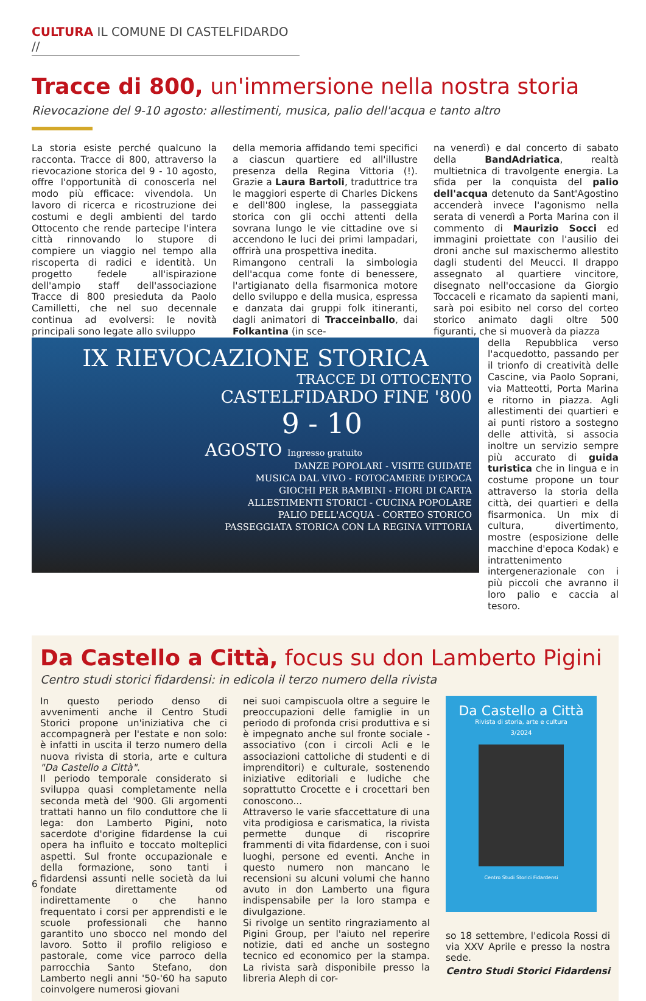CULTURA IL COMUNE DI CASTELFIDARDO //
Tracce di 800, un'immersione nella nostra storia
Rievocazione del 9-10 agosto: allestimenti, musica, palio dell'acqua e tanto altro
La storia esiste perché qualcuno la racconta. Tracce di 800, attraverso la rievocazione storica del 9 - 10 agosto, offre l'opportunità di conoscerla nel modo più efficace: vivendola. Un lavoro di ricerca e ricostruzione dei costumi e degli ambienti del tardo Ottocento che rende partecipe l'intera città rinnovando lo stupore di compiere un viaggio nel tempo alla riscoperta di radici e identità. Un progetto fedele all'ispirazione dell'ampio staff dell'associazione Tracce di 800 presieduta da Paolo Camilletti, che nel suo decennale continua ad evolversi: le novità principali sono legate allo sviluppo
della memoria affidando temi specifici a ciascun quartiere ed all'illustre presenza della Regina Vittoria (!). Grazie a Laura Bartoli, traduttrice tra le maggiori esperte di Charles Dickens e dell'800 inglese, la passeggiata storica con gli occhi attenti della sovrana lungo le vie cittadine ove si accendono le luci dei primi lampadari, offrirà una prospettiva inedita.
Rimangono centrali la simbologia dell'acqua come fonte di benessere, l'artigianato della fisarmonica motore dello sviluppo e della musica, espressa e danzata dai gruppi folk itineranti, dagli animatori di Tracceinballo, dai Folkantina (in sce-
na venerdì) e dal concerto di sabato della BandAdriatica, realtà multietnica di travolgente energia. La sfida per la conquista del palio dell'acqua detenuto da Sant'Agostino accenderà invece l'agonismo nella serata di venerdì a Porta Marina con il commento di Maurizio Socci ed immagini proiettate con l'ausilio dei droni anche sul maxischermo allestito dagli studenti del Meucci. Il drappo assegnato al quartiere vincitore, disegnato nell'occasione da Giorgio Toccaceli e ricamato da sapienti mani, sarà poi esibito nel corso del corteo storico animato dagli oltre 500 figuranti, che si muoverà da piazza
IX RIEVOCAZIONE STORICA
TRACCE DI OTTOCENTO
CASTELFIDARDO FINE '800
9 - 10
AGOSTO Ingresso gratuito
DANZE POPOLARI - VISITE GUIDATE
MUSICA DAL VIVO - FOTOCAMERE D'EPOCA
GIOCHI PER BAMBINI - FIORI DI CARTA
ALLESTIMENTI STORICI - CUCINA POPOLARE
PALIO DELL'ACQUA - CORTEO STORICO
PASSEGGIATA STORICA CON LA REGINA VITTORIA
della Repubblica verso l'acquedotto, passando per il trionfo di creatività delle Cascine, via Paolo Soprani, via Matteotti, Porta Marina e ritorno in piazza. Agli allestimenti dei quartieri e ai punti ristoro a sostegno delle attività, si associa inoltre un servizio sempre più accurato di guida turistica che in lingua e in costume propone un tour attraverso la storia della città, dei quartieri e della fisarmonica. Un mix di cultura, divertimento, mostre (esposizione delle macchine d'epoca Kodak) e intrattenimento intergenerazionale con i più piccoli che avranno il loro palio e caccia al tesoro.
Da Castello a Città, focus su don Lamberto Pigini
Centro studi storici fidardensi: in edicola il terzo numero della rivista
In questo periodo denso di avvenimenti anche il Centro Studi Storici propone un'iniziativa che ci accompagnerà per l'estate e non solo: è infatti in uscita il terzo numero della nuova rivista di storia, arte e cultura "Da Castello a Città".
Il periodo temporale considerato si sviluppa quasi completamente nella seconda metà del '900. Gli argomenti trattati hanno un filo conduttore che li lega: don Lamberto Pigini, noto sacerdote d'origine fidardense la cui opera ha influito e toccato molteplici aspetti. Sul fronte occupazionale e della formazione, sono tanti i fidardensi assunti nelle società da lui fondate direttamente od indirettamente o che hanno frequentato i corsi per apprendisti e le scuole professionali che hanno garantito uno sbocco nel mondo del lavoro. Sotto il profilo religioso e pastorale, come vice parroco della parrocchia Santo Stefano, don Lamberto negli anni '50-'60 ha saputo coinvolgere numerosi giovani
nei suoi campiscuola oltre a seguire le preoccupazioni delle famiglie in un periodo di profonda crisi produttiva e si è impegnato anche sul fronte sociale - associativo (con i circoli Acli e le associazioni cattoliche di studenti e di imprenditori) e culturale, sostenendo iniziative editoriali e ludiche che soprattutto Crocette e i crocettari ben conoscono...
Attraverso le varie sfaccettature di una vita prodigiosa e carismatica, la rivista permette dunque di riscoprire frammenti di vita fidardense, con i suoi luoghi, persone ed eventi. Anche in questo numero non mancano le recensioni su alcuni volumi che hanno avuto in don Lamberto una figura indispensabile per la loro stampa e divulgazione.
Si rivolge un sentito ringraziamento al Pigini Group, per l'aiuto nel reperire notizie, dati ed anche un sostegno tecnico ed economico per la stampa. La rivista sarà disponibile presso la libreria Aleph di cor-
Da Castello a Città
Rivista di storia, arte e cultura
3/2024
Centro Studi Storici Fidardensi
so 18 settembre, l'edicola Rossi di via XXV Aprile e presso la nostra sede.
Centro Studi Storici Fidardensi
6